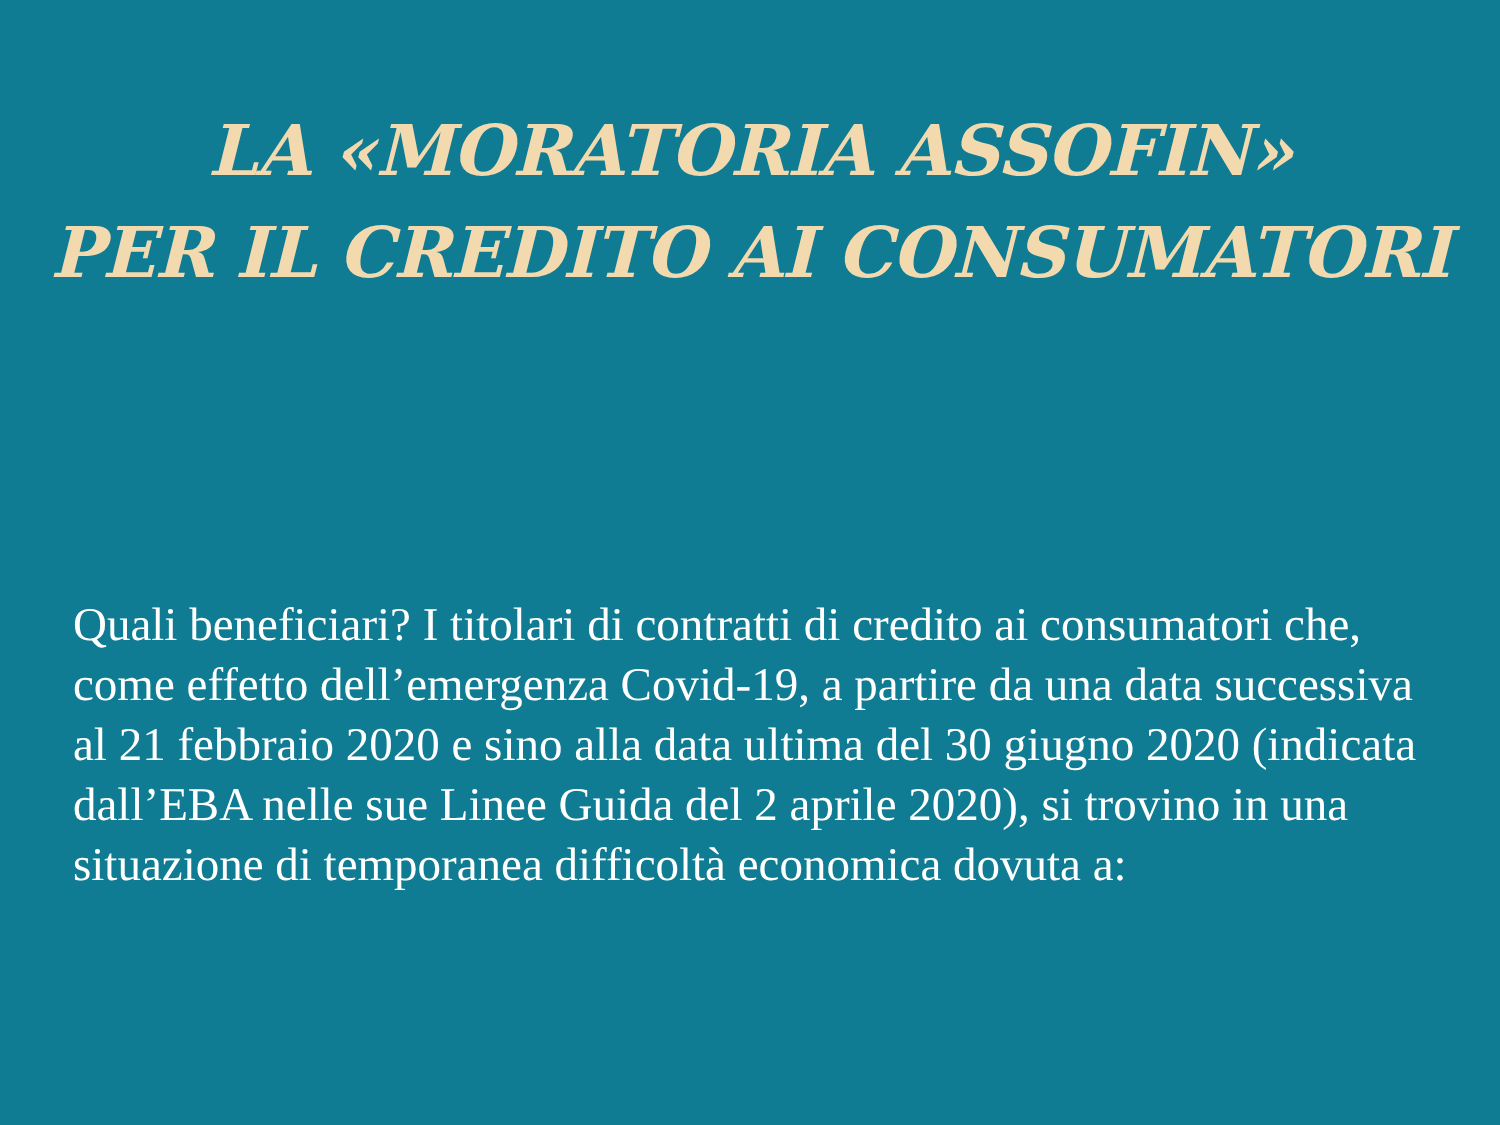LA «MORATORIA ASSOFIN»
PER IL CREDITO AI CONSUMATORI
Quali beneficiari? I titolari di contratti di credito ai consumatori che, come effetto dell’emergenza Covid-19, a partire da una data successiva al 21 febbraio 2020 e sino alla data ultima del 30 giugno 2020 (indicata dall’EBA nelle sue Linee Guida del 2 aprile 2020), si trovino in una situazione di temporanea difficoltà economica dovuta a: